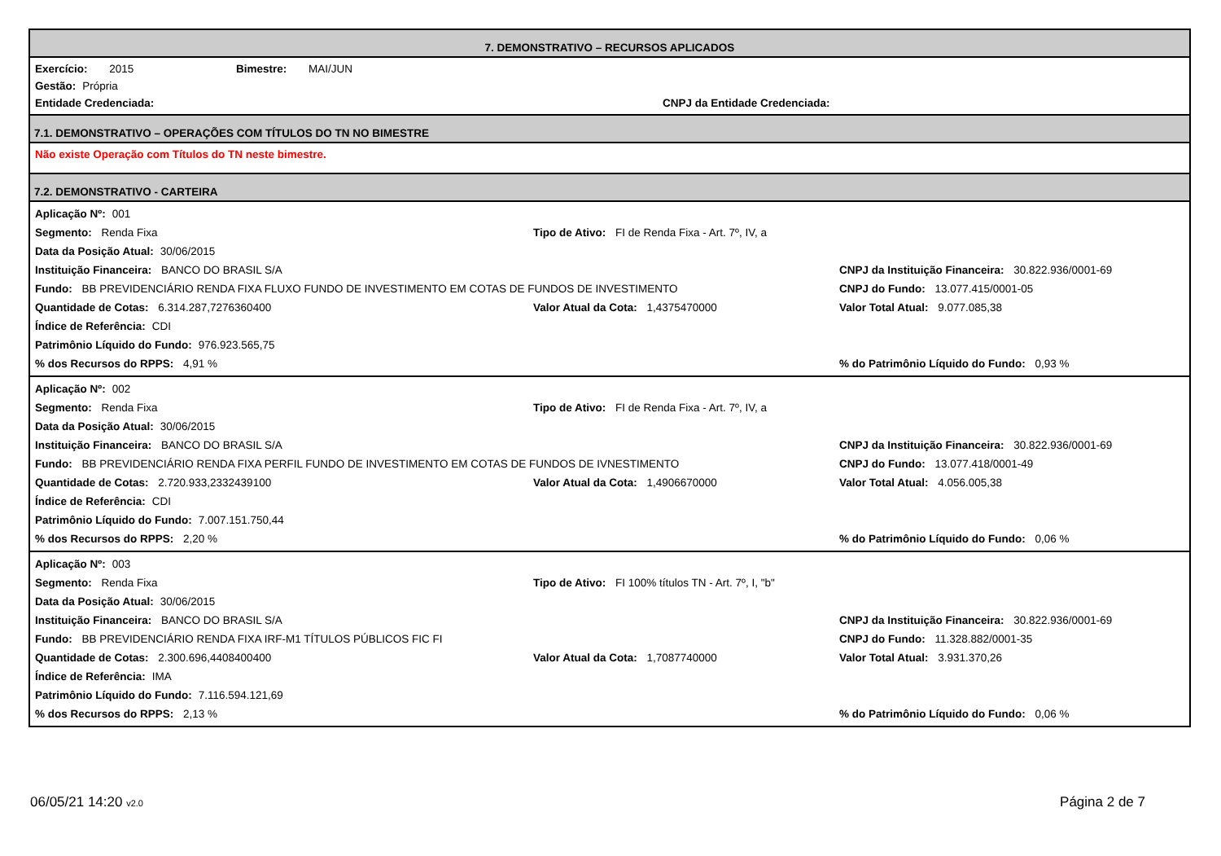7. DEMONSTRATIVO – RECURSOS APLICADOS
Exercício: 2015 Bimestre: MAI/JUN
Gestão: Própria
Entidade Credenciada: CNPJ da Entidade Credenciada:
7.1. DEMONSTRATIVO – OPERAÇÕES COM TÍTULOS DO TN NO BIMESTRE
Não existe Operação com Títulos do TN neste bimestre.
7.2. DEMONSTRATIVO - CARTEIRA
Aplicação Nº: 001
Segmento: Renda Fixa Tipo de Ativo: FI de Renda Fixa - Art. 7º, IV, a
Data da Posição Atual: 30/06/2015
Instituição Financeira: BANCO DO BRASIL S/A CNPJ da Instituição Financeira: 30.822.936/0001-69
Fundo: BB PREVIDENCIÁRIO RENDA FIXA FLUXO FUNDO DE INVESTIMENTO EM COTAS DE FUNDOS DE INVESTIMENTO CNPJ do Fundo: 13.077.415/0001-05
Quantidade de Cotas: 6.314.287,7276360400 Valor Atual da Cota: 1,4375470000 Valor Total Atual: 9.077.085,38
Índice de Referência: CDI
Patrimônio Líquido do Fundo: 976.923.565,75
% dos Recursos do RPPS: 4,91 %% do Patrimônio Líquido do Fundo: 0,93 %
Aplicação Nº: 002
Segmento: Renda Fixa Tipo de Ativo: FI de Renda Fixa - Art. 7º, IV, a
Data da Posição Atual: 30/06/2015
Instituição Financeira: BANCO DO BRASIL S/A CNPJ da Instituição Financeira: 30.822.936/0001-69
Fundo: BB PREVIDENCIÁRIO RENDA FIXA PERFIL FUNDO DE INVESTIMENTO EM COTAS DE FUNDOS DE IVNESTIMENTO CNPJ do Fundo: 13.077.418/0001-49
Quantidade de Cotas: 2.720.933,2332439100 Valor Atual da Cota: 1,4906670000 Valor Total Atual: 4.056.005,38
Índice de Referência: CDI
Patrimônio Líquido do Fundo: 7.007.151.750,44
% dos Recursos do RPPS: 2,20 %% do Patrimônio Líquido do Fundo: 0,06 %
Aplicação Nº: 003
Segmento: Renda Fixa Tipo de Ativo: FI 100% títulos TN - Art. 7º, I, "b"
Data da Posição Atual: 30/06/2015
Instituição Financeira: BANCO DO BRASIL S/A CNPJ da Instituição Financeira: 30.822.936/0001-69
Fundo: BB PREVIDENCIÁRIO RENDA FIXA IRF-M1 TÍTULOS PÚBLICOS FIC FI CNPJ do Fundo: 11.328.882/0001-35
Quantidade de Cotas: 2.300.696,4408400400 Valor Atual da Cota: 1,7087740000 Valor Total Atual: 3.931.370,26
Índice de Referência: IMA
Patrimônio Líquido do Fundo: 7.116.594.121,69
% dos Recursos do RPPS: 2,13 %% do Patrimônio Líquido do Fundo: 0,06 %
06/05/21 14:20 v2.0 Página 2 de 7